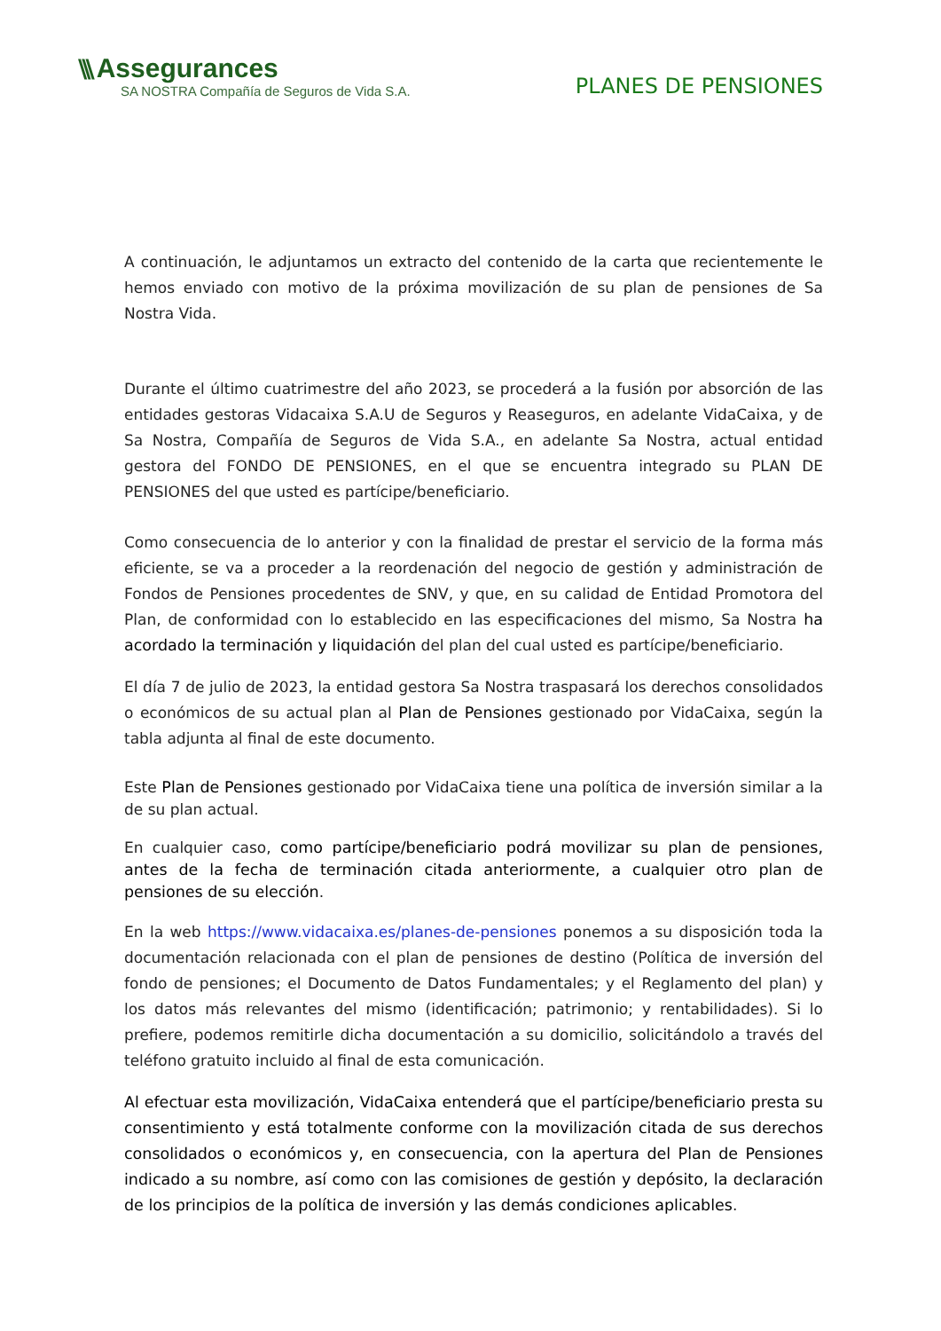\\\ Assegurances
SA NOSTRA Compañía de Seguros de Vida S.A.
PLANES DE PENSIONES
A continuación, le adjuntamos un extracto del contenido de la carta que recientemente le hemos enviado con motivo de la próxima movilización de su plan de pensiones de Sa Nostra Vida.
Durante el último cuatrimestre del año 2023, se procederá a la fusión por absorción de las entidades gestoras Vidacaixa S.A.U de Seguros y Reaseguros, en adelante VidaCaixa, y de Sa Nostra, Compañía de Seguros de Vida S.A., en adelante Sa Nostra, actual entidad gestora del FONDO DE PENSIONES, en el que se encuentra integrado su PLAN DE PENSIONES del que usted es partícipe/beneficiario.
Como consecuencia de lo anterior y con la finalidad de prestar el servicio de la forma más eficiente, se va a proceder a la reordenación del negocio de gestión y administración de Fondos de Pensiones procedentes de SNV, y que, en su calidad de Entidad Promotora del Plan, de conformidad con lo establecido en las especificaciones del mismo, Sa Nostra ha acordado la terminación y liquidación del plan del cual usted es partícipe/beneficiario.
El día 7 de julio de 2023, la entidad gestora Sa Nostra traspasará los derechos consolidados o económicos de su actual plan al Plan de Pensiones gestionado por VidaCaixa, según la tabla adjunta al final de este documento.
Este Plan de Pensiones gestionado por VidaCaixa tiene una política de inversión similar a la de su plan actual.
En cualquier caso, como partícipe/beneficiario podrá movilizar su plan de pensiones, antes de la fecha de terminación citada anteriormente, a cualquier otro plan de pensiones de su elección.
En la web https://www.vidacaixa.es/planes-de-pensiones ponemos a su disposición toda la documentación relacionada con el plan de pensiones de destino (Política de inversión del fondo de pensiones; el Documento de Datos Fundamentales; y el Reglamento del plan) y los datos más relevantes del mismo (identificación; patrimonio; y rentabilidades). Si lo prefiere, podemos remitirle dicha documentación a su domicilio, solicitándolo a través del teléfono gratuito incluido al final de esta comunicación.
Al efectuar esta movilización, VidaCaixa entenderá que el partícipe/beneficiario presta su consentimiento y está totalmente conforme con la movilización citada de sus derechos consolidados o económicos y, en consecuencia, con la apertura del Plan de Pensiones indicado a su nombre, así como con las comisiones de gestión y depósito, la declaración de los principios de la política de inversión y las demás condiciones aplicables.